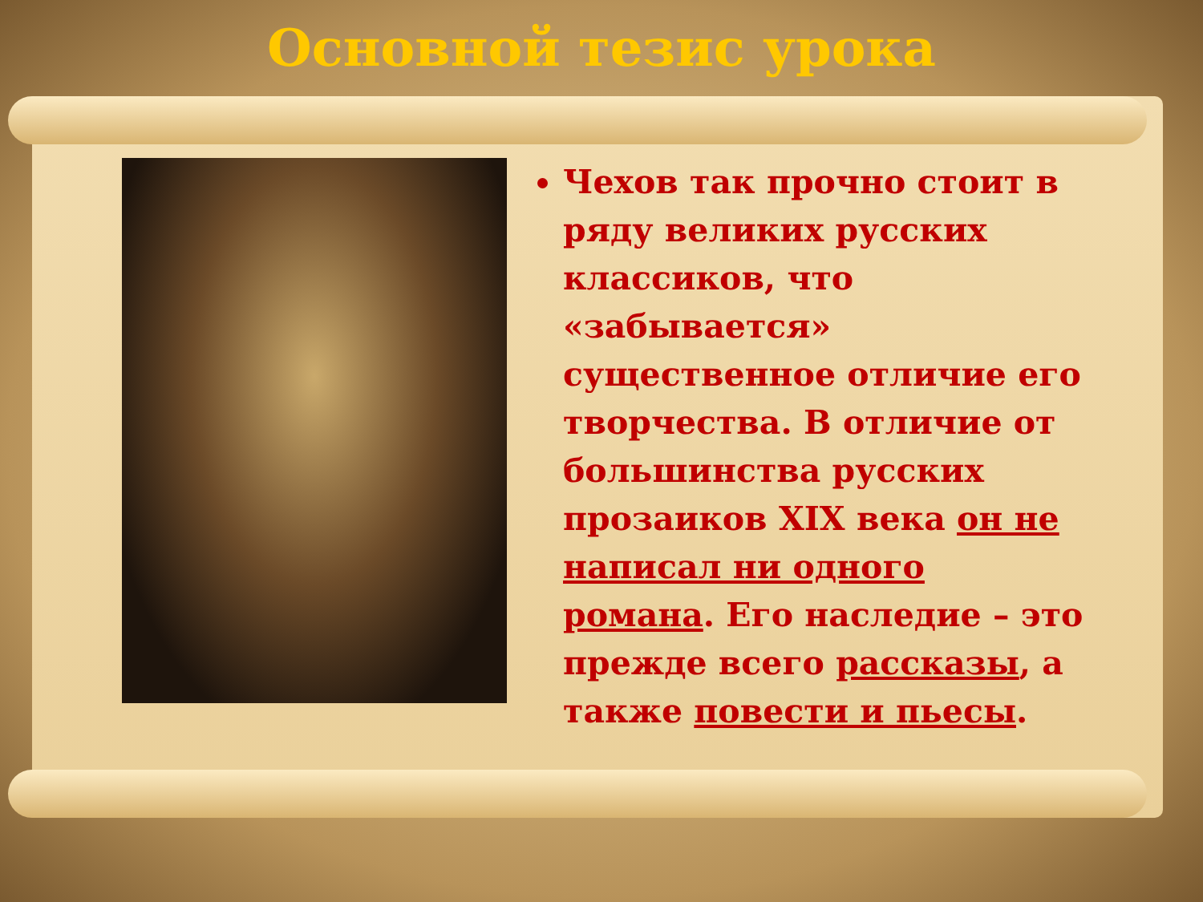Основной тезис урока
Чехов так прочно стоит в ряду великих русских классиков, что «забывается» существенное отличие его творчества. В отличие от большинства русских прозаиков XIX века он не написал ни одного романа. Его наследие – это прежде всего рассказы, а также повести и пьесы.